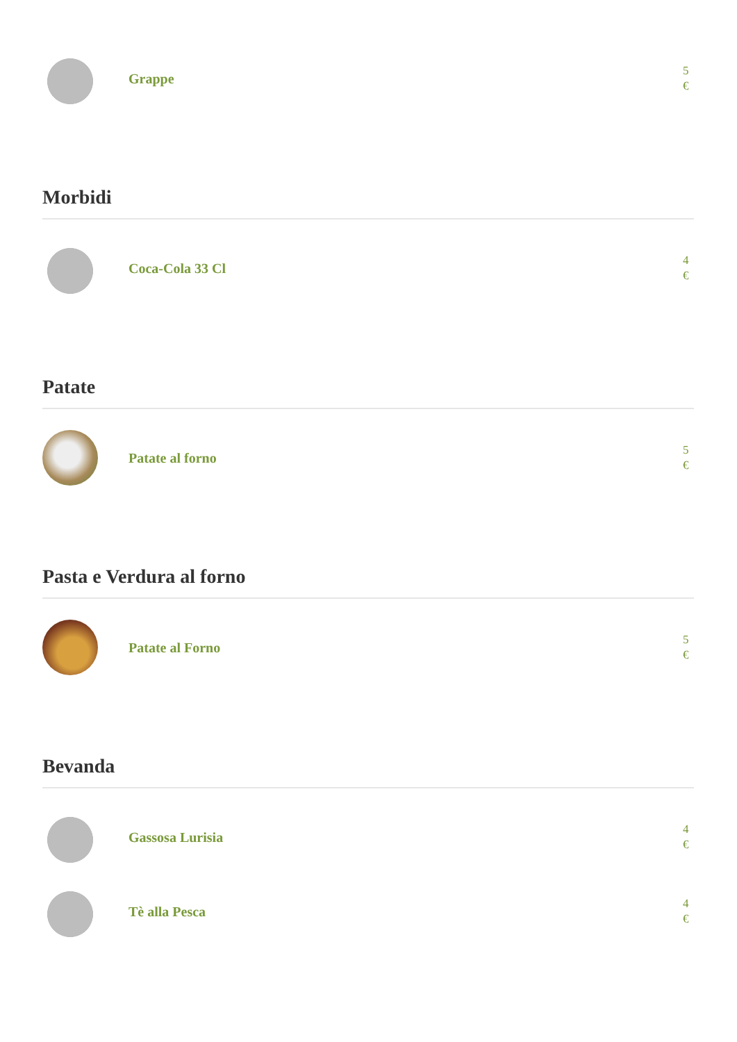Grappe
5 €
Morbidi
Coca-Cola 33 Cl
4 €
Patate
Patate al forno
5 €
Pasta e Verdura al forno
Patate al Forno
5 €
Bevanda
Gassosa Lurisia
4 €
Tè alla Pesca
4 €